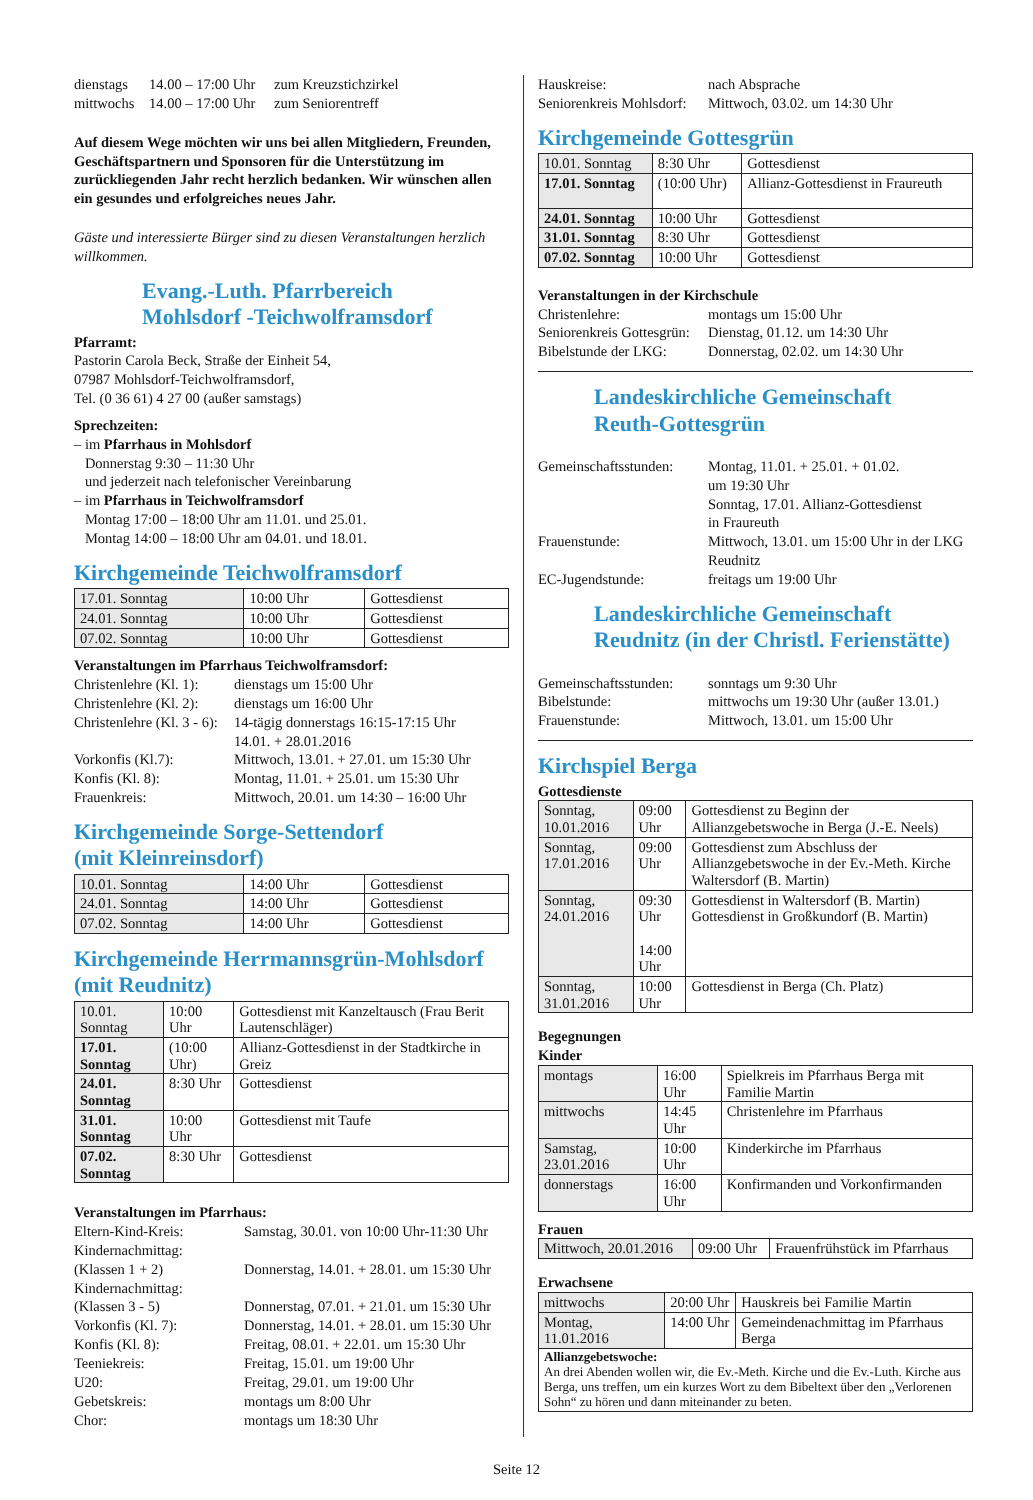dienstags 14.00 – 17:00 Uhr zum Kreuzstichzirkel mittwochs 14.00 – 17:00 Uhr zum Seniorentreff
Auf diesem Wege möchten wir uns bei allen Mitgliedern, Freunden, Geschäftspartnern und Sponsoren für die Unterstützung im zurückliegenden Jahr recht herzlich bedanken. Wir wünschen allen ein gesundes und erfolgreiches neues Jahr.
Gäste und interessierte Bürger sind zu diesen Veranstaltungen herzlich willkommen.
Evang.-Luth. Pfarrbereich
Mohlsdorf -Teichwolframsdorf
Pfarramt:
Pastorin Carola Beck, Straße der Einheit 54,
07987 Mohlsdorf-Teichwolframsdorf,
Tel. (0 36 61) 4 27 00 (außer samstags)
Sprechzeiten:
– im Pfarrhaus in Mohlsdorf
Donnerstag 9:30 – 11:30 Uhr
und jederzeit nach telefonischer Vereinbarung
– im Pfarrhaus in Teichwolframsdorf
Montag 17:00 – 18:00 Uhr am 11.01. und 25.01.
Montag 14:00 – 18:00 Uhr am 04.01. und 18.01.
Kirchgemeinde Teichwolframsdorf
| 17.01. Sonntag | 10:00 Uhr | Gottesdienst |
| 24.01. Sonntag | 10:00 Uhr | Gottesdienst |
| 07.02. Sonntag | 10:00 Uhr | Gottesdienst |
Veranstaltungen im Pfarrhaus Teichwolframsdorf:
Christenlehre (Kl. 1): dienstags um 15:00 Uhr Christenlehre (Kl. 2): dienstags um 16:00 Uhr Christenlehre (Kl. 3 - 6): 14-tägig donnerstags 16:15-17:15 Uhr
14.01. + 28.01.2016 Vorkonfis (Kl.7): Mittwoch, 13.01. + 27.01. um 15:30 Uhr Konfis (Kl. 8): Montag, 11.01. + 25.01. um 15:30 Uhr Frauenkreis: Mittwoch, 20.01. um 14:30 – 16:00 Uhr
Kirchgemeinde Sorge-Settendorf
(mit Kleinreinsdorf)
| 10.01. Sonntag | 14:00 Uhr | Gottesdienst |
| 24.01. Sonntag | 14:00 Uhr | Gottesdienst |
| 07.02. Sonntag | 14:00 Uhr | Gottesdienst |
Kirchgemeinde Herrmannsgrün-Mohlsdorf
(mit Reudnitz)
| 10.01. Sonntag | 10:00 Uhr | Gottesdienst mit Kanzeltausch (Frau Berit Lautenschläger) |
| 17.01. Sonntag | (10:00 Uhr) | Allianz-Gottesdienst in der Stadtkirche in Greiz |
| 24.01. Sonntag | 8:30 Uhr | Gottesdienst |
| 31.01. Sonntag | 10:00 Uhr | Gottesdienst mit Taufe |
| 07.02. Sonntag | 8:30 Uhr | Gottesdienst |
Veranstaltungen im Pfarrhaus:
Eltern-Kind-Kreis: Samstag, 30.01. von 10:00 Uhr-11:30 Uhr Kindernachmittag:
(Klassen 1 + 2)
Donnerstag, 14.01. + 28.01. um 15:30 Uhr Kindernachmittag:
(Klassen 3 - 5)
Donnerstag, 07.01. + 21.01. um 15:30 Uhr Vorkonfis (Kl. 7): Donnerstag, 14.01. + 28.01. um 15:30 Uhr Konfis (Kl. 8): Freitag, 08.01. + 22.01. um 15:30 Uhr Teeniekreis: Freitag, 15.01. um 19:00 Uhr U20: Freitag, 29.01. um 19:00 Uhr Gebetskreis: montags um 8:00 Uhr Chor: montags um 18:30 Uhr
Hauskreise: nach Absprache Seniorenkreis Mohlsdorf: Mittwoch, 03.02. um 14:30 Uhr
Kirchgemeinde Gottesgrün
| 10.01. Sonntag | 8:30 Uhr | Gottesdienst |
| 17.01. Sonntag | (10:00 Uhr) | Allianz-Gottesdienst in Fraureuth |
| 24.01. Sonntag | 10:00 Uhr | Gottesdienst |
| 31.01. Sonntag | 8:30 Uhr | Gottesdienst |
| 07.02. Sonntag | 10:00 Uhr | Gottesdienst |
Veranstaltungen in der Kirchschule
Christenlehre: montags um 15:00 Uhr Seniorenkreis Gottesgrün: Dienstag, 01.12. um 14:30 Uhr Bibelstunde der LKG: Donnerstag, 02.02. um 14:30 Uhr
Landeskirchliche Gemeinschaft
Reuth-Gottesgrün
Gemeinschaftsstunden: Montag, 11.01. + 25.01. + 01.02.
um 19:30 Uhr
Sonntag, 17.01. Allianz-Gottesdienst
in Fraureuth Frauenstunde: Mittwoch, 13.01. um 15:00 Uhr in der LKG Reudnitz EC-Jugendstunde: freitags um 19:00 Uhr
Landeskirchliche Gemeinschaft
Reudnitz (in der Christl. Ferienstätte)
Gemeinschaftsstunden: sonntags um 9:30 Uhr Bibelstunde: mittwochs um 19:30 Uhr (außer 13.01.) Frauenstunde: Mittwoch, 13.01. um 15:00 Uhr
Kirchspiel Berga
Gottesdienste
| Sonntag, 10.01.2016 | 09:00 Uhr | Gottesdienst zu Beginn der Allianzgebetswoche in Berga (J.-E. Neels) |
| Sonntag, 17.01.2016 | 09:00 Uhr | Gottesdienst zum Abschluss der Allianzgebetswoche in der Ev.-Meth. Kirche Waltersdorf (B. Martin) |
| Sonntag, 24.01.2016 | 09:30 Uhr 14:00 Uhr | Gottesdienst in Waltersdorf (B. Martin) Gottesdienst in Großkundorf (B. Martin) |
| Sonntag, 31.01.2016 | 10:00 Uhr | Gottesdienst in Berga (Ch. Platz) |
Begegnungen
Kinder
| montags | 16:00 Uhr | Spielkreis im Pfarrhaus Berga mit Familie Martin |
| mittwochs | 14:45 Uhr | Christenlehre im Pfarrhaus |
| Samstag, 23.01.2016 | 10:00 Uhr | Kinderkirche im Pfarrhaus |
| donnerstags | 16:00 Uhr | Konfirmanden und Vorkonfirmanden |
Frauen
| Mittwoch, 20.01.2016 | 09:00 Uhr | Frauenfrühstück im Pfarrhaus |
Erwachsene
| mittwochs | 20:00 Uhr | Hauskreis bei Familie Martin |
| Montag, 11.01.2016 | 14:00 Uhr | Gemeindenachmittag im Pfarrhaus Berga |
| Allianzgebetswoche: An drei Abenden wollen wir, die Ev.-Meth. Kirche und die Ev.-Luth. Kirche aus Berga, uns treffen, um ein kurzes Wort zu dem Bibeltext über den „Verlorenen Sohn“ zu hören und dann miteinander zu beten. | | |
Seite 12